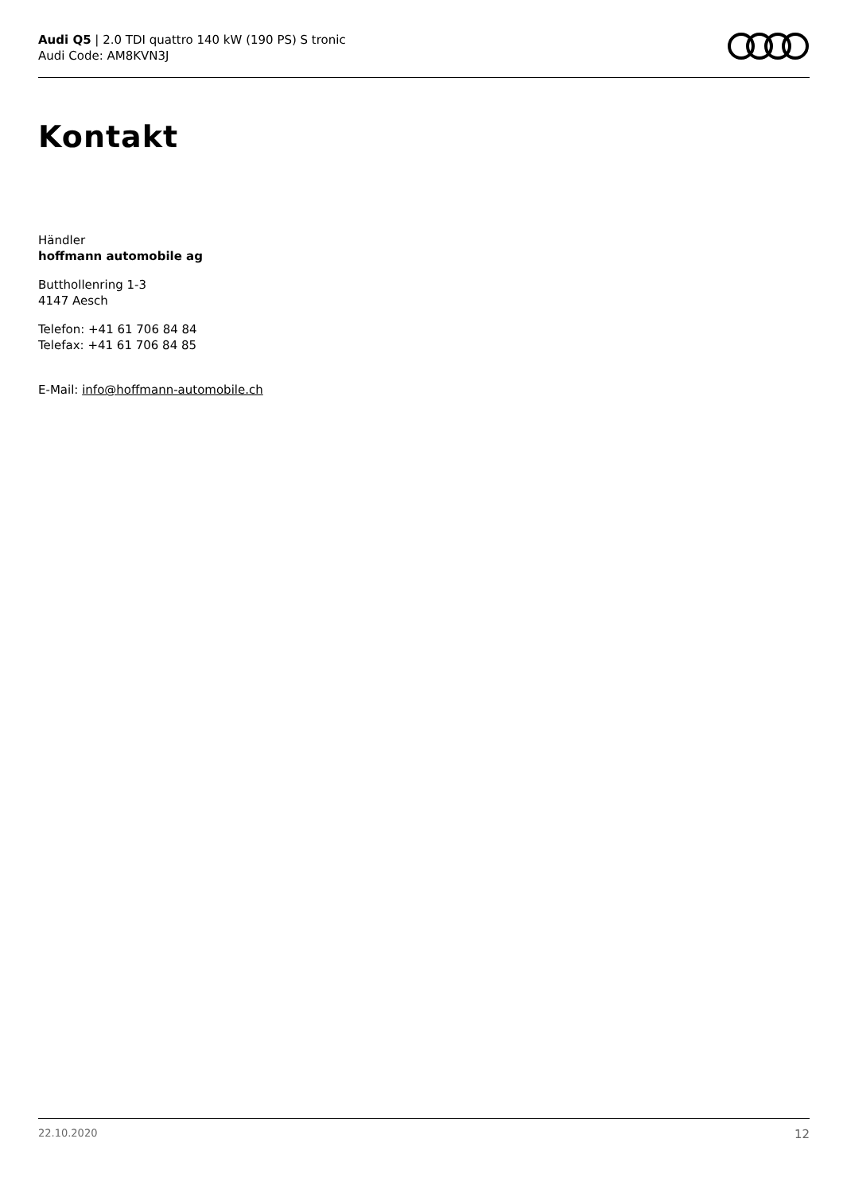Audi Q5 | 2.0 TDI quattro 140 kW (190 PS) S tronic
Audi Code: AM8KVN3J
Kontakt
Händler
hoffmann automobile ag
Butthollenring 1-3
4147 Aesch
Telefon: +41 61 706 84 84
Telefax: +41 61 706 84 85
E-Mail: info@hoffmann-automobile.ch
22.10.2020 12